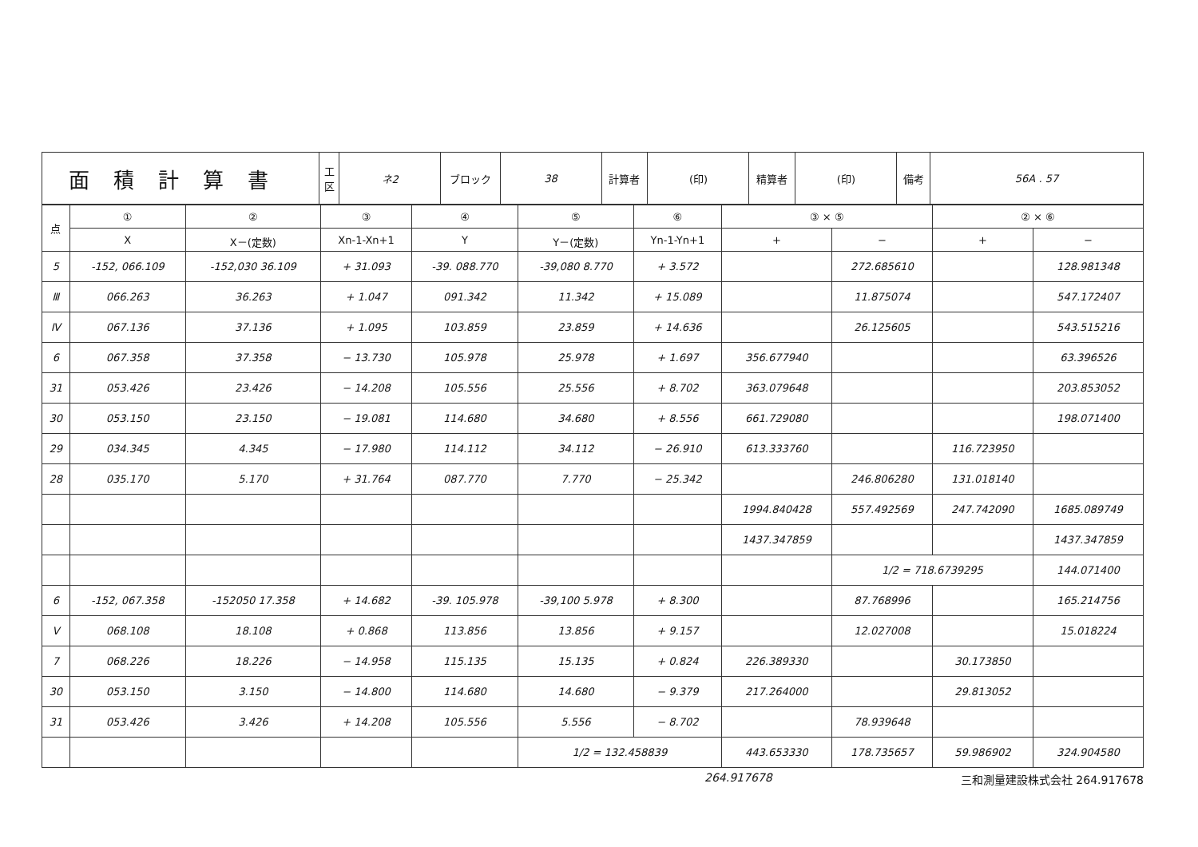| 面積計算書 | 工 区 | ネ2 | ブロック | 38 | 計算者 | (印) | 精算者 | (印) | 備考 | 56A . 57 |
| 点 | ① | ② | ③ | ④ | ⑤ | ⑥ | ③ × ⑤ | | ② × ⑥ | |
| --- | --- | --- | --- | --- | --- | --- | --- | --- | --- | --- |
| | X | X－(定数) | Xn-1-Xn+1 | Y | Y－(定数) | Yn-1-Yn+1 | + | − | + | − |
| 5 | -152, 066.109 | -152,030 36.109 | + 31.093 | -39. 088.770 | -39,080 8.770 | + 3.572 | | 272.685610 | | 128.981348 |
| Ⅲ | 066.263 | 36.263 | + 1.047 | 091.342 | 11.342 | + 15.089 | | 11.875074 | | 547.172407 |
| Ⅳ | 067.136 | 37.136 | + 1.095 | 103.859 | 23.859 | + 14.636 | | 26.125605 | | 543.515216 |
| 6 | 067.358 | 37.358 | − 13.730 | 105.978 | 25.978 | + 1.697 | 356.677940 | | | 63.396526 |
| 31 | 053.426 | 23.426 | − 14.208 | 105.556 | 25.556 | + 8.702 | 363.079648 | | | 203.853052 |
| 30 | 053.150 | 23.150 | − 19.081 | 114.680 | 34.680 | + 8.556 | 661.729080 | | | 198.071400 |
| 29 | 034.345 | 4.345 | − 17.980 | 114.112 | 34.112 | − 26.910 | 613.333760 | | 116.723950 | |
| 28 | 035.170 | 5.170 | + 31.764 | 087.770 | 7.770 | − 25.342 | | 246.806280 | 131.018140 | |
| | | | | | | | 1994.840428 | 557.492569 | 247.742090 | 1685.089749 |
| | | | | | | | 1437.347859 | | | 1437.347859 |
| | | | | | | | | 1/2 = 718.6739295 | | 144.071400 |
| 6 | -152, 067.358 | -152050 17.358 | + 14.682 | -39. 105.978 | -39,100 5.978 | + 8.300 | | 87.768996 | | 165.214756 |
| Ⅴ | 068.108 | 18.108 | + 0.868 | 113.856 | 13.856 | + 9.157 | | 12.027008 | | 15.018224 |
| 7 | 068.226 | 18.226 | − 14.958 | 115.135 | 15.135 | + 0.824 | 226.389330 | | 30.173850 | |
| 30 | 053.150 | 3.150 | − 14.800 | 114.680 | 14.680 | − 9.379 | 217.264000 | | 29.813052 | |
| 31 | 053.426 | 3.426 | + 14.208 | 105.556 | 5.556 | − 8.702 | | 78.939648 | | |
| | | | | | 1/2 = 132.458839 | | 443.653330 | 178.735657 | 59.986902 | 324.904580 |
264.917678 三和測量建設株式会社 264.917678